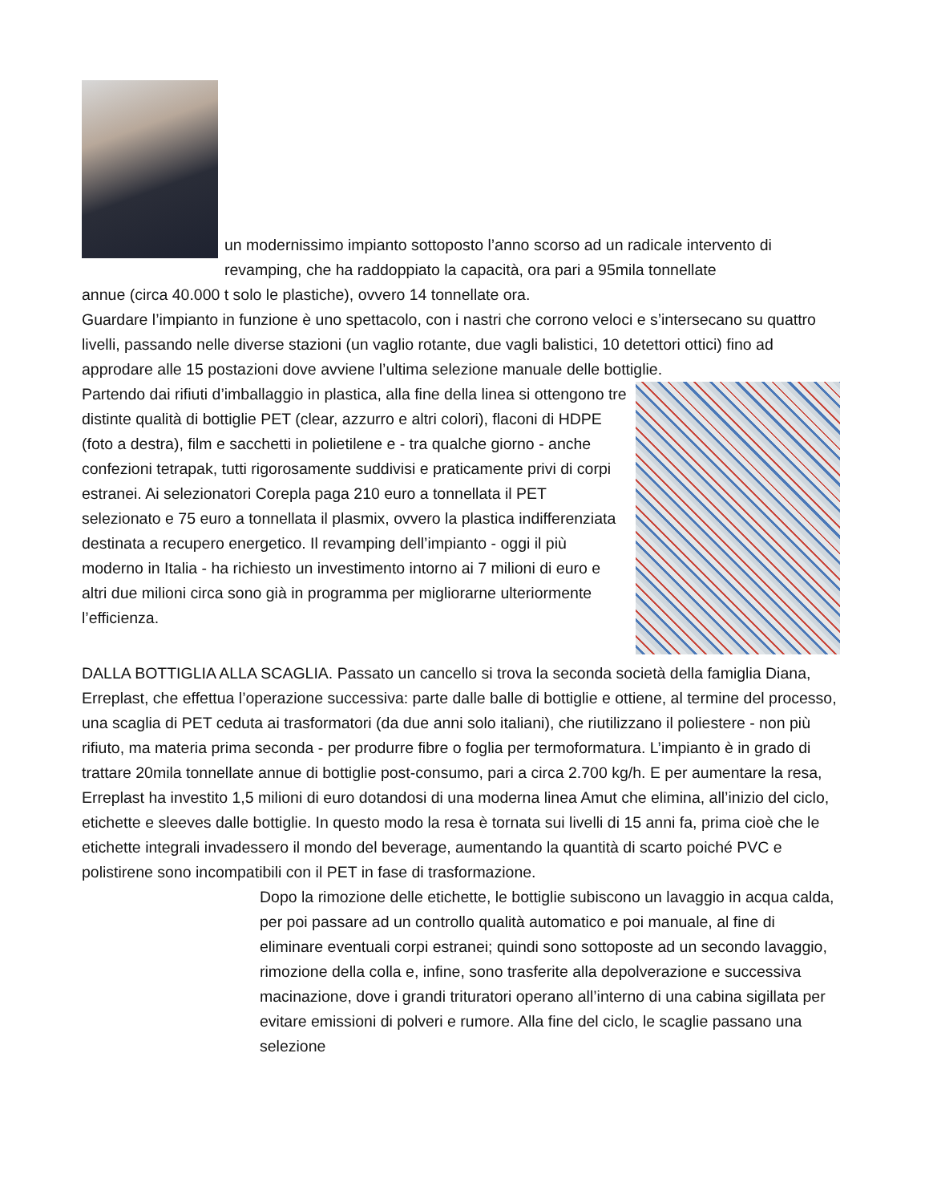un modernissimo impianto sottoposto l’anno scorso ad un radicale intervento di revamping, che ha raddoppiato la capacità, ora pari a 95mila tonnellate
annue (circa 40.000 t solo le plastiche), ovvero 14 tonnellate ora.
Guardare l’impianto in funzione è uno spettacolo, con i nastri che corrono veloci e s’intersecano su quattro livelli, passando nelle diverse stazioni (un vaglio rotante, due vagli balistici, 10 detettori ottici) fino ad approdare alle 15 postazioni dove avviene l’ultima selezione manuale delle bottiglie.
Partendo dai rifiuti d’imballaggio in plastica, alla fine della linea si ottengono tre distinte qualità di bottiglie PET (clear, azzurro e altri colori), flaconi di HDPE (foto a destra), film e sacchetti in polietilene e - tra qualche giorno - anche confezioni tetrapak, tutti rigorosamente suddivisi e praticamente privi di corpi estranei. Ai selezionatori Corepla paga 210 euro a tonnellata il PET selezionato e 75 euro a tonnellata il plasmix, ovvero la plastica indifferenziata destinata a recupero energetico. Il revamping dell’impianto - oggi il più moderno in Italia - ha richiesto un investimento intorno ai 7 milioni di euro e altri due milioni circa sono già in programma per migliorarne ulteriormente l’efficienza.
DALLA BOTTIGLIA ALLA SCAGLIA. Passato un cancello si trova la seconda società della famiglia Diana, Erreplast, che effettua l’operazione successiva: parte dalle balle di bottiglie e ottiene, al termine del processo, una scaglia di PET ceduta ai trasformatori (da due anni solo italiani), che riutilizzano il poliestere - non più rifiuto, ma materia prima seconda - per produrre fibre o foglia per termoformatura. L’impianto è in grado di trattare 20mila tonnellate annue di bottiglie post-consumo, pari a circa 2.700 kg/h. E per aumentare la resa, Erreplast ha investito 1,5 milioni di euro dotandosi di una moderna linea Amut che elimina, all’inizio del ciclo, etichette e sleeves dalle bottiglie. In questo modo la resa è tornata sui livelli di 15 anni fa, prima cioè che le etichette integrali invadessero il mondo del beverage, aumentando la quantità di scarto poiché PVC e polistirene sono incompatibili con il PET in fase di trasformazione.
Dopo la rimozione delle etichette, le bottiglie subiscono un lavaggio in acqua calda, per poi passare ad un controllo qualità automatico e poi manuale, al fine di eliminare eventuali corpi estranei; quindi sono sottoposte ad un secondo lavaggio, rimozione della colla e, infine, sono trasferite alla depolverazione e successiva macinazione, dove i grandi trituratori operano all’interno di una cabina sigillata per evitare emissioni di polveri e rumore. Alla fine del ciclo, le scaglie passano una selezione